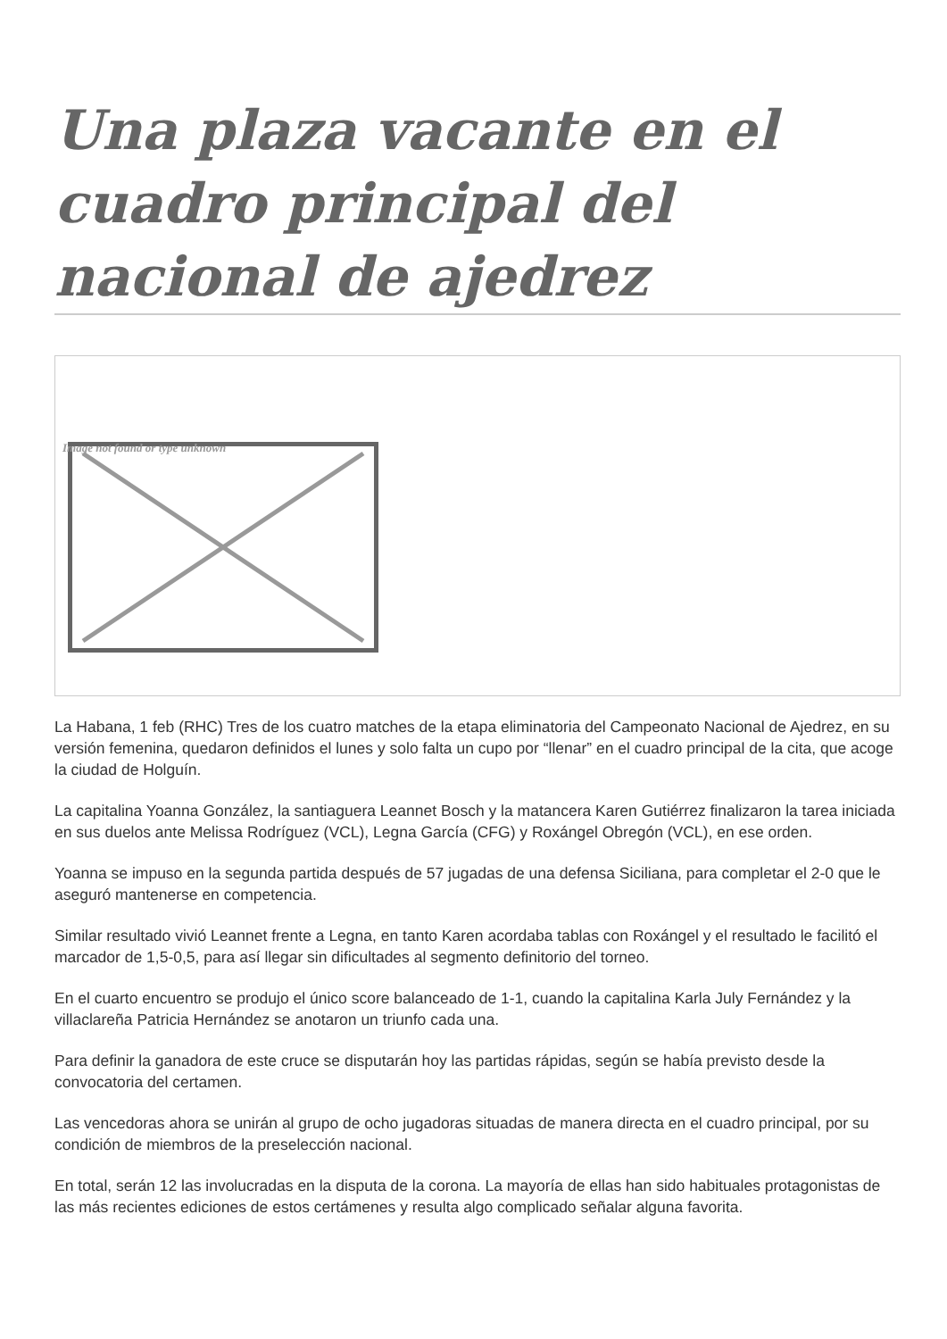Una plaza vacante en el cuadro principal del nacional de ajedrez
Image not found or type unknown
La Habana, 1 feb (RHC) Tres de los cuatro matches de la etapa eliminatoria del Campeonato Nacional de Ajedrez, en su versión femenina, quedaron definidos el lunes y solo falta un cupo por “llenar” en el cuadro principal de la cita, que acoge la ciudad de Holguín.
La capitalina Yoanna González, la santiaguera Leannet Bosch y la matancera Karen Gutiérrez finalizaron la tarea iniciada en sus duelos ante Melissa Rodríguez (VCL), Legna García (CFG) y Roxángel Obregón (VCL), en ese orden.
Yoanna se impuso en la segunda partida después de 57 jugadas de una defensa Siciliana, para completar el 2-0 que le aseguró mantenerse en competencia.
Similar resultado vivió Leannet frente a Legna, en tanto Karen acordaba tablas con Roxángel y el resultado le facilitó el marcador de 1,5-0,5, para así llegar sin dificultades al segmento definitorio del torneo.
En el cuarto encuentro se produjo el único score balanceado de 1-1, cuando la capitalina Karla July Fernández y la villaclareña Patricia Hernández se anotaron un triunfo cada una.
Para definir la ganadora de este cruce se disputarán hoy las partidas rápidas, según se había previsto desde la convocatoria del certamen.
Las vencedoras ahora se unirán al grupo de ocho jugadoras situadas de manera directa en el cuadro principal, por su condición de miembros de la preselección nacional.
En total, serán 12 las involucradas en la disputa de la corona. La mayoría de ellas han sido habituales protagonistas de las más recientes ediciones de estos certámenes y resulta algo complicado señalar alguna favorita.